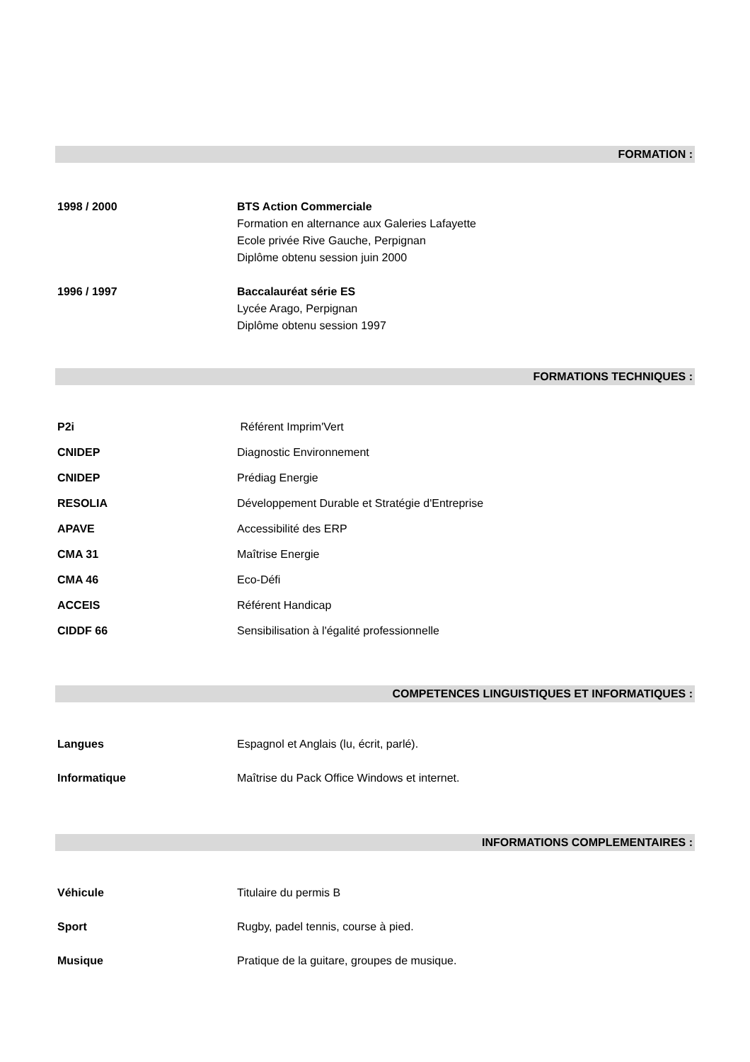FORMATION :
1998 / 2000 BTS Action Commerciale
Formation en alternance aux Galeries Lafayette
Ecole privée Rive Gauche, Perpignan
Diplôme obtenu session juin 2000
1996 / 1997 Baccalauréat série ES
Lycée Arago, Perpignan
Diplôme obtenu session 1997
FORMATIONS TECHNIQUES :
P2i Référent Imprim'Vert
CNIDEP Diagnostic Environnement
CNIDEP Prédiag Energie
RESOLIA Développement Durable et Stratégie d'Entreprise
APAVE Accessibilité des ERP
CMA 31 Maîtrise Energie
CMA 46 Eco-Défi
ACCEIS Référent Handicap
CIDDF 66 Sensibilisation à l'égalité professionnelle
COMPETENCES LINGUISTIQUES ET INFORMATIQUES :
Langues Espagnol et Anglais (lu, écrit, parlé).
Informatique Maîtrise du Pack Office Windows et internet.
INFORMATIONS COMPLEMENTAIRES :
Véhicule Titulaire du permis B
Sport Rugby, padel tennis, course à pied.
Musique Pratique de la guitare, groupes de musique.